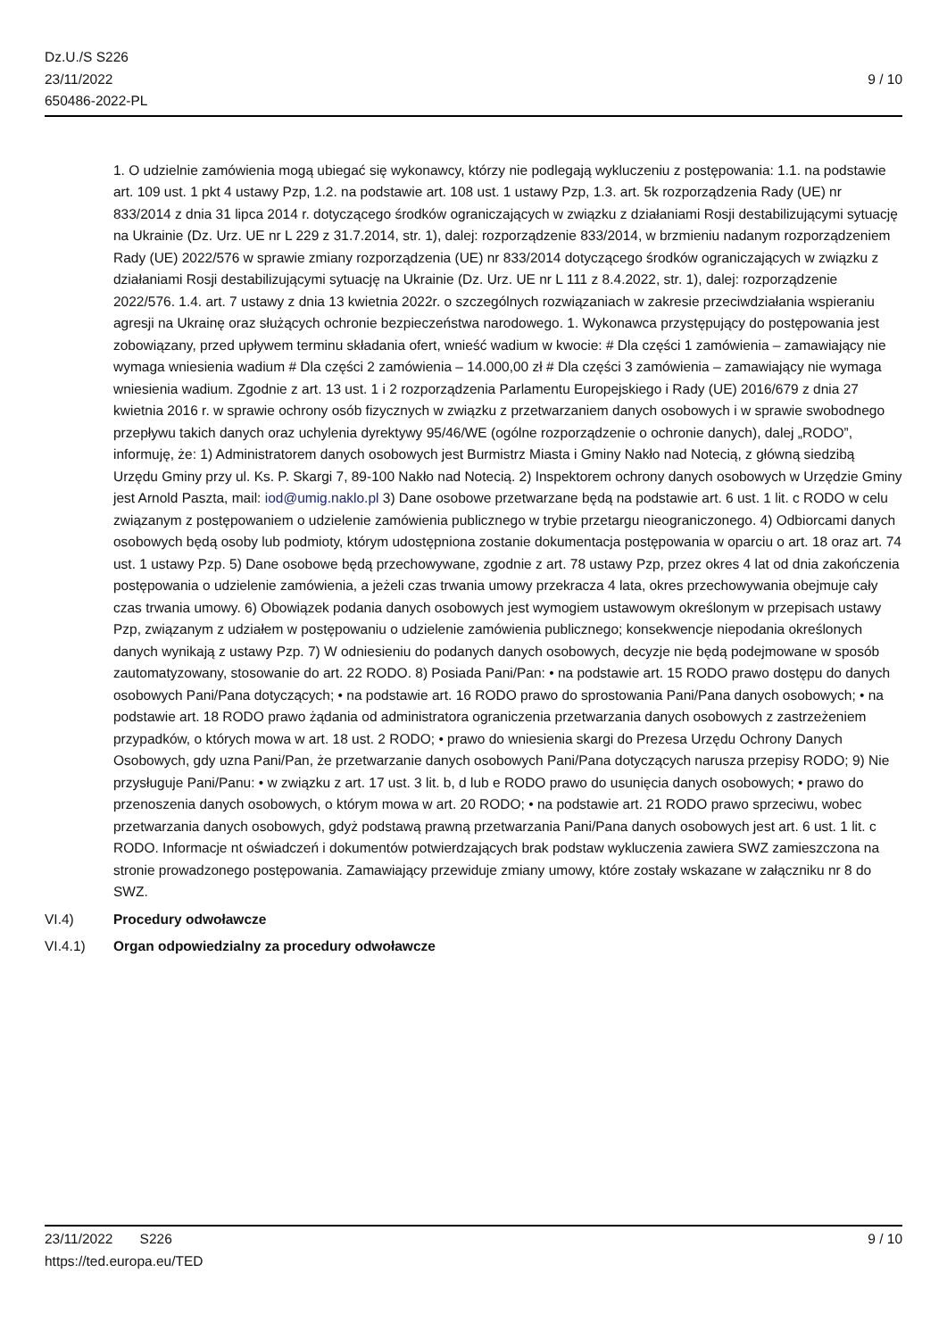Dz.U./S S226
23/11/2022
650486-2022-PL
9 / 10
1. O udzielnie zamówienia mogą ubiegać się wykonawcy, którzy nie podlegają wykluczeniu z postępowania: 1.1. na podstawie art. 109 ust. 1 pkt 4 ustawy Pzp, 1.2. na podstawie art. 108 ust. 1 ustawy Pzp, 1.3. art. 5k rozporządzenia Rady (UE) nr 833/2014 z dnia 31 lipca 2014 r. dotyczącego środków ograniczających w związku z działaniami Rosji destabilizującymi sytuację na Ukrainie (Dz. Urz. UE nr L 229 z 31.7.2014, str. 1), dalej: rozporządzenie 833/2014, w brzmieniu nadanym rozporządzeniem Rady (UE) 2022/576 w sprawie zmiany rozporządzenia (UE) nr 833/2014 dotyczącego środków ograniczających w związku z działaniami Rosji destabilizującymi sytuację na Ukrainie (Dz. Urz. UE nr L 111 z 8.4.2022, str. 1), dalej: rozporządzenie 2022/576. 1.4. art. 7 ustawy z dnia 13 kwietnia 2022r. o szczególnych rozwiązaniach w zakresie przeciwdziałania wspieraniu agresji na Ukrainę oraz służących ochronie bezpieczeństwa narodowego. 1. Wykonawca przystępujący do postępowania jest zobowiązany, przed upływem terminu składania ofert, wnieść wadium w kwocie: # Dla części 1 zamówienia – zamawiający nie wymaga wniesienia wadium # Dla części 2 zamówienia – 14.000,00 zł # Dla części 3 zamówienia – zamawiający nie wymaga wniesienia wadium. Zgodnie z art. 13 ust. 1 i 2 rozporządzenia Parlamentu Europejskiego i Rady (UE) 2016/679 z dnia 27 kwietnia 2016 r. w sprawie ochrony osób fizycznych w związku z przetwarzaniem danych osobowych i w sprawie swobodnego przepływu takich danych oraz uchylenia dyrektywy 95/46/WE (ogólne rozporządzenie o ochronie danych), dalej „RODO”, informuję, że: 1) Administratorem danych osobowych jest Burmistrz Miasta i Gminy Nakło nad Notecią, z główną siedzibą Urzędu Gminy przy ul. Ks. P. Skargi 7, 89-100 Nakło nad Notecią. 2) Inspektorem ochrony danych osobowych w Urzędzie Gminy jest Arnold Paszta, mail: iod@umig.naklo.pl 3) Dane osobowe przetwarzane będą na podstawie art. 6 ust. 1 lit. c RODO w celu związanym z postępowaniem o udzielenie zamówienia publicznego w trybie przetargu nieograniczonego. 4) Odbiorcami danych osobowych będą osoby lub podmioty, którym udostępniona zostanie dokumentacja postępowania w oparciu o art. 18 oraz art. 74 ust. 1 ustawy Pzp. 5) Dane osobowe będą przechowywane, zgodnie z art. 78 ustawy Pzp, przez okres 4 lat od dnia zakończenia postępowania o udzielenie zamówienia, a jeżeli czas trwania umowy przekracza 4 lata, okres przechowywania obejmuje cały czas trwania umowy. 6) Obowiązek podania danych osobowych jest wymogiem ustawowym określonym w przepisach ustawy Pzp, związanym z udziałem w postępowaniu o udzielenie zamówienia publicznego; konsekwencje niepodania określonych danych wynikają z ustawy Pzp. 7) W odniesieniu do podanych danych osobowych, decyzje nie będą podejmowane w sposób zautomatyzowany, stosowanie do art. 22 RODO. 8) Posiada Pani/Pan: • na podstawie art. 15 RODO prawo dostępu do danych osobowych Pani/Pana dotyczących; • na podstawie art. 16 RODO prawo do sprostowania Pani/Pana danych osobowych; • na podstawie art. 18 RODO prawo żądania od administratora ograniczenia przetwarzania danych osobowych z zastrzeżeniem przypadków, o których mowa w art. 18 ust. 2 RODO; • prawo do wniesienia skargi do Prezesa Urzędu Ochrony Danych Osobowych, gdy uzna Pani/Pan, że przetwarzanie danych osobowych Pani/Pana dotyczących narusza przepisy RODO; 9) Nie przysługuje Pani/Panu: • w związku z art. 17 ust. 3 lit. b, d lub e RODO prawo do usunięcia danych osobowych; • prawo do przenoszenia danych osobowych, o którym mowa w art. 20 RODO; • na podstawie art. 21 RODO prawo sprzeciwu, wobec przetwarzania danych osobowych, gdyż podstawą prawną przetwarzania Pani/Pana danych osobowych jest art. 6 ust. 1 lit. c RODO. Informacje nt oświadczeń i dokumentów potwierdzających brak podstaw wykluczenia zawiera SWZ zamieszczona na stronie prowadzonego postępowania. Zamawiający przewiduje zmiany umowy, które zostały wskazane w załączniku nr 8 do SWZ.
VI.4) Procedury odwoławcze
VI.4.1) Organ odpowiedzialny za procedury odwoławcze
23/11/2022 S226 9 / 10
https://ted.europa.eu/TED